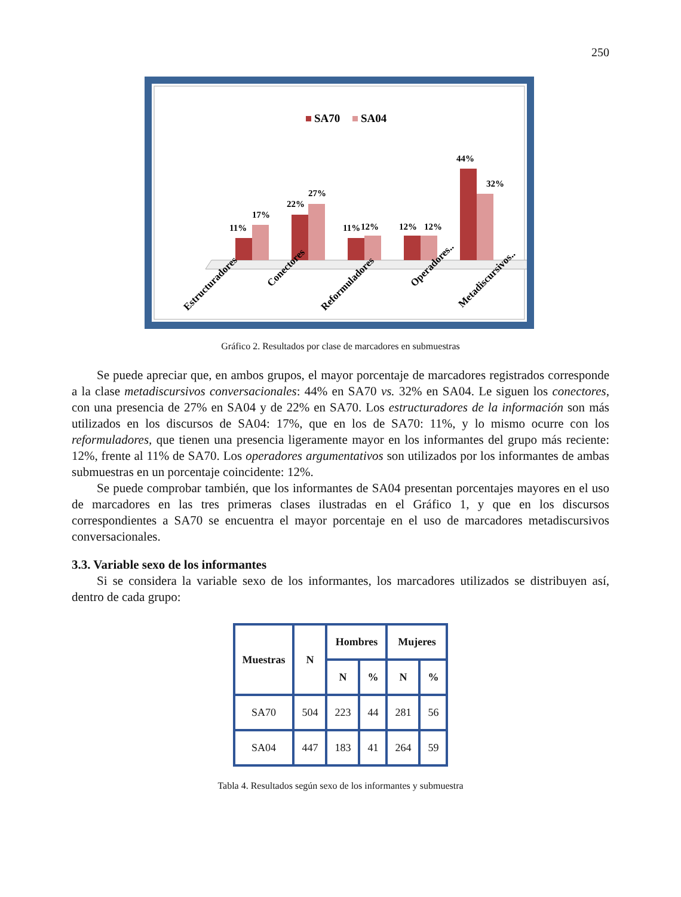250
SA70
SA04
11%
17%
22%
27%
11%
12%
12%
12%
44%
32%
Estructuradores
Conectores
Reformuladores
Operadores..
Metadiscursivos..
Gráfico 2. Resultados por clase de marcadores en submuestras
Se puede apreciar que, en ambos grupos, el mayor porcentaje de marcadores registrados corresponde a la clase metadiscursivos conversacionales: 44% en SA70 vs. 32% en SA04. Le siguen los conectores, con una presencia de 27% en SA04 y de 22% en SA70. Los estructuradores de la información son más utilizados en los discursos de SA04: 17%, que en los de SA70: 11%, y lo mismo ocurre con los reformuladores, que tienen una presencia ligeramente mayor en los informantes del grupo más reciente: 12%, frente al 11% de SA70. Los operadores argumentativos son utilizados por los informantes de ambas submuestras en un porcentaje coincidente: 12%.
Se puede comprobar también, que los informantes de SA04 presentan porcentajes mayores en el uso de marcadores en las tres primeras clases ilustradas en el Gráfico 1, y que en los discursos correspondientes a SA70 se encuentra el mayor porcentaje en el uso de marcadores metadiscursivos conversacionales.
3.3. Variable sexo de los informantes
Si se considera la variable sexo de los informantes, los marcadores utilizados se distribuyen así, dentro de cada grupo:
| Muestras | N | Hombres | | Mujeres | |
| --- | --- | --- | --- | --- | --- |
| | | N | % | N | % |
| SA70 | 504 | 223 | 44 | 281 | 56 |
| SA04 | 447 | 183 | 41 | 264 | 59 |
Tabla 4. Resultados según sexo de los informantes y submuestra